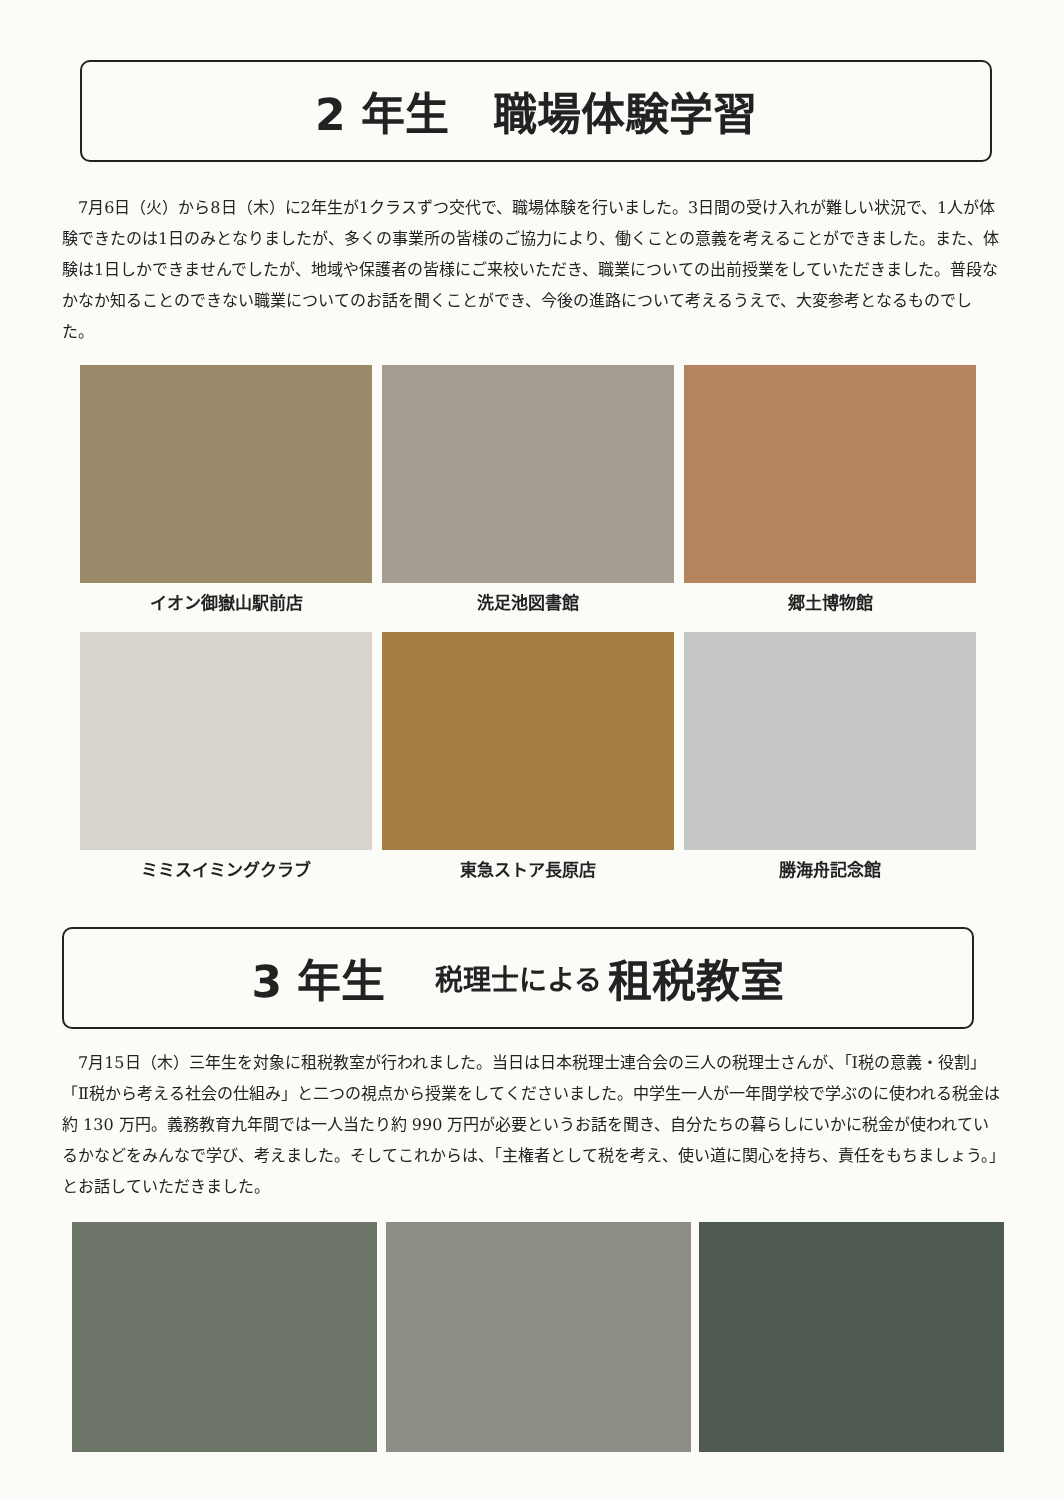2 年生　職場体験学習
7月6日（火）から8日（木）に2年生が1クラスずつ交代で、職場体験を行いました。3日間の受け入れが難しい状況で、1人が体験できたのは1日のみとなりましたが、多くの事業所の皆様のご協力により、働くことの意義を考えることができました。また、体験は1日しかできませんでしたが、地域や保護者の皆様にご来校いただき、職業についての出前授業をしていただきました。普段なかなか知ることのできない職業についてのお話を聞くことができ、今後の進路について考えるうえで、大変参考となるものでした。
イオン御嶽山駅前店 洗足池図書館 郷土博物館
ミミスイミングクラブ 東急ストア長原店 勝海舟記念館
3 年生 税理士による 租税教室
7月15日（木）三年生を対象に租税教室が行われました。当日は日本税理士連合会の三人の税理士さんが、「Ⅰ税の意義・役割」「Ⅱ税から考える社会の仕組み」と二つの視点から授業をしてくださいました。中学生一人が一年間学校で学ぶのに使われる税金は約 130 万円。義務教育九年間では一人当たり約 990 万円が必要というお話を聞き、自分たちの暮らしにいかに税金が使われているかなどをみんなで学び、考えました。そしてこれからは、「主権者として税を考え、使い道に関心を持ち、責任をもちましょう。」とお話していただきました。